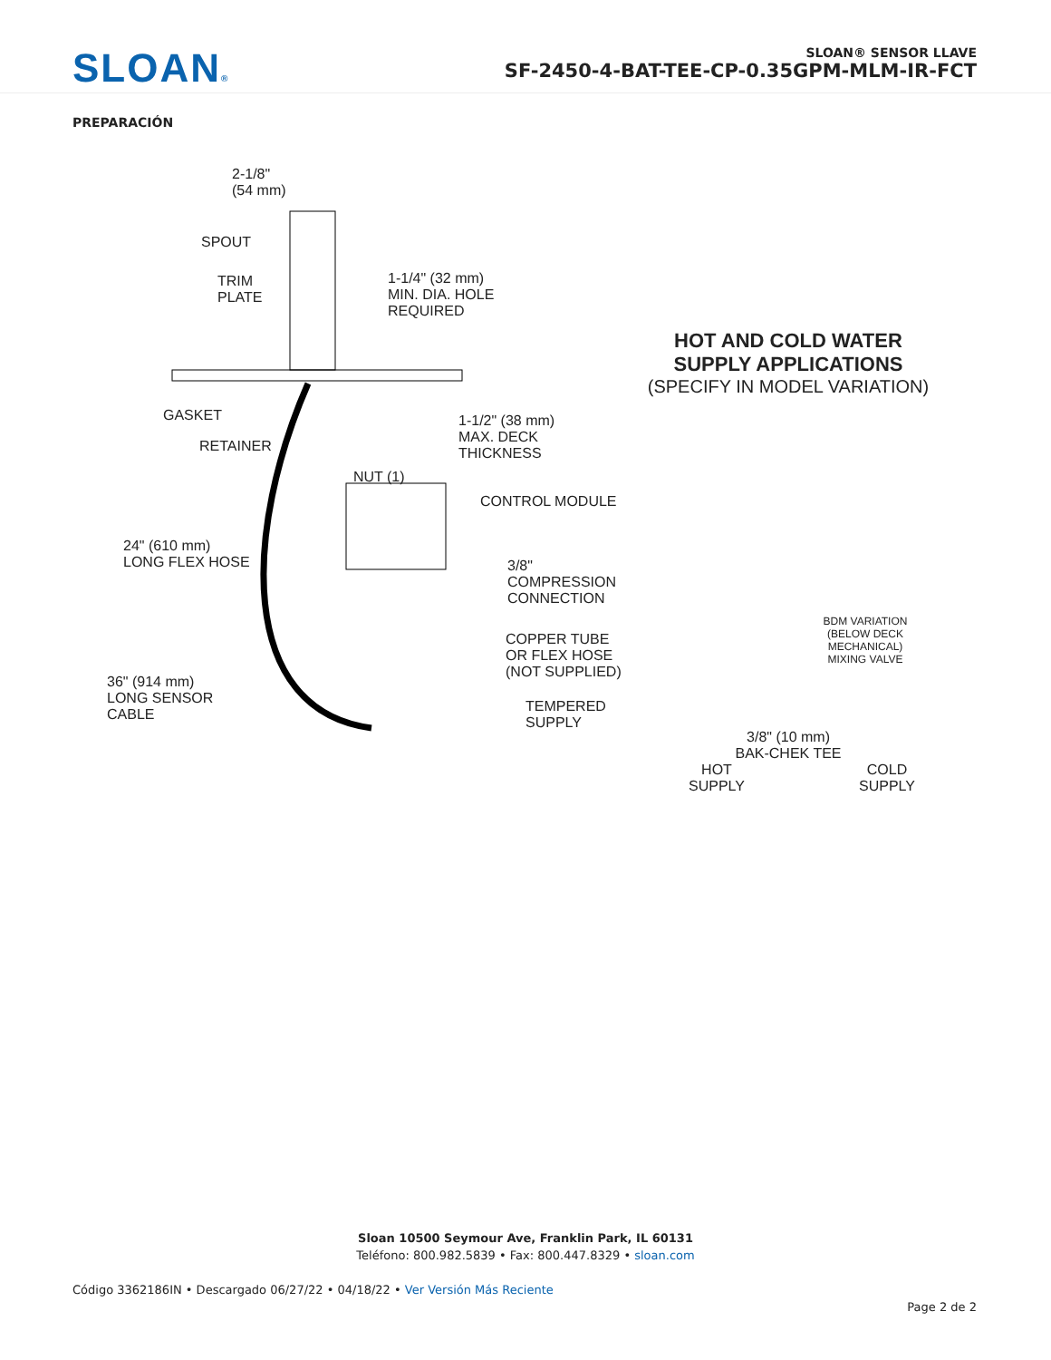SLOAN®
SLOAN® SENSOR LLAVE
SF-2450-4-BAT-TEE-CP-0.35GPM-MLM-IR-FCT
PREPARACIÓN
2-1/8"
(54 mm)
SPOUT
TRIM
PLATE
1-1/4" (32 mm)
MIN. DIA. HOLE
REQUIRED
GASKET
RETAINER
1-1/2" (38 mm)
MAX. DECK
THICKNESS
NUT (1)
CONTROL MODULE
24" (610 mm)
LONG FLEX HOSE
3/8" COMPRESSION
CONNECTION
COPPER TUBE
OR FLEX HOSE
(NOT SUPPLIED)
36" (914 mm)
LONG SENSOR
CABLE
TEMPERED
SUPPLY
HOT AND COLD WATER
SUPPLY APPLICATIONS
(SPECIFY IN MODEL VARIATION)
BDM VARIATION
(BELOW DECK
MECHANICAL)
MIXING VALVE
3/8" (10 mm)
BAK-CHEK TEE
HOT
SUPPLY COLD
SUPPLY
Sloan 10500 Seymour Ave, Franklin Park, IL 60131
Teléfono: 800.982.5839 • Fax: 800.447.8329 • sloan.com
Código 3362186IN • Descargado 06/27/22 • 04/18/22 • Ver Versión Más Reciente
Page 2 de 2